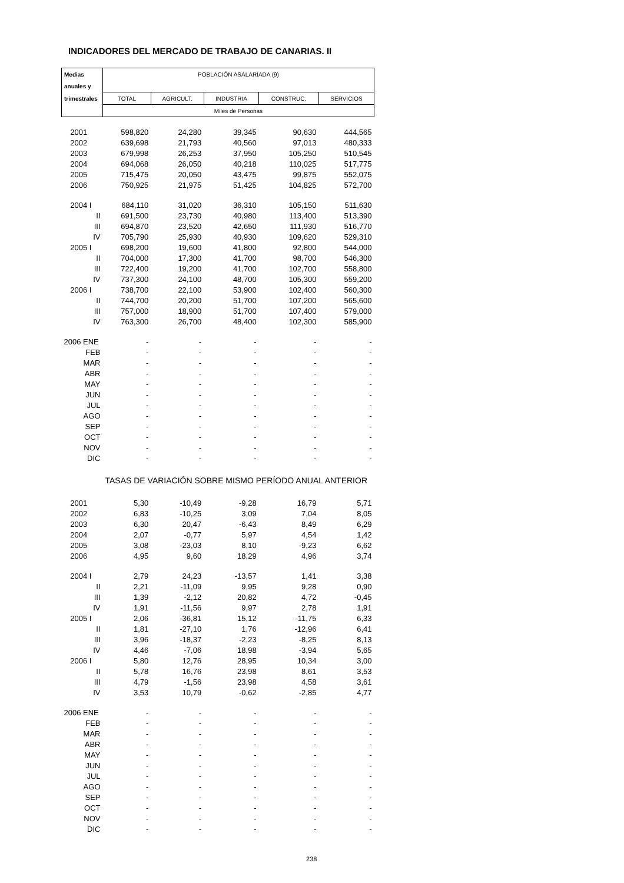INDICADORES DEL MERCADO DE TRABAJO DE CANARIAS. II
| Medias | POBLACIÓN ASALARIADA (9) | | | | |
| --- | --- | --- | --- | --- | --- |
| anuales y | | | | | |
| trimestrales | TOTAL | AGRICULT. | INDUSTRIA | CONSTRUC. | SERVICIOS |
| | Miles de Personas | | | | |
| 2001 | 598,820 | 24,280 | 39,345 | 90,630 | 444,565 |
| 2002 | 639,698 | 21,793 | 40,560 | 97,013 | 480,333 |
| 2003 | 679,998 | 26,253 | 37,950 | 105,250 | 510,545 |
| 2004 | 694,068 | 26,050 | 40,218 | 110,025 | 517,775 |
| 2005 | 715,475 | 20,050 | 43,475 | 99,875 | 552,075 |
| 2006 | 750,925 | 21,975 | 51,425 | 104,825 | 572,700 |
| 2004 I | 684,110 | 31,020 | 36,310 | 105,150 | 511,630 |
| II | 691,500 | 23,730 | 40,980 | 113,400 | 513,390 |
| III | 694,870 | 23,520 | 42,650 | 111,930 | 516,770 |
| IV | 705,790 | 25,930 | 40,930 | 109,620 | 529,310 |
| 2005 I | 698,200 | 19,600 | 41,800 | 92,800 | 544,000 |
| II | 704,000 | 17,300 | 41,700 | 98,700 | 546,300 |
| III | 722,400 | 19,200 | 41,700 | 102,700 | 558,800 |
| IV | 737,300 | 24,100 | 48,700 | 105,300 | 559,200 |
| 2006 I | 738,700 | 22,100 | 53,900 | 102,400 | 560,300 |
| II | 744,700 | 20,200 | 51,700 | 107,200 | 565,600 |
| III | 757,000 | 18,900 | 51,700 | 107,400 | 579,000 |
| IV | 763,300 | 26,700 | 48,400 | 102,300 | 585,900 |
| 2006 ENE | - | - | - | - | - |
| FEB | - | - | - | - | - |
| MAR | - | - | - | - | - |
| ABR | - | - | - | - | - |
| MAY | - | - | - | - | - |
| JUN | - | - | - | - | - |
| JUL | - | - | - | - | - |
| AGO | - | - | - | - | - |
| SEP | - | - | - | - | - |
| OCT | - | - | - | - | - |
| NOV | - | - | - | - | - |
| DIC | - | - | - | - | - |
| | TASAS DE VARIACIÓN SOBRE MISMO PERÍODO ANUAL ANTERIOR | | | | |
| 2001 | 5,30 | -10,49 | -9,28 | 16,79 | 5,71 |
| 2002 | 6,83 | -10,25 | 3,09 | 7,04 | 8,05 |
| 2003 | 6,30 | 20,47 | -6,43 | 8,49 | 6,29 |
| 2004 | 2,07 | -0,77 | 5,97 | 4,54 | 1,42 |
| 2005 | 3,08 | -23,03 | 8,10 | -9,23 | 6,62 |
| 2006 | 4,95 | 9,60 | 18,29 | 4,96 | 3,74 |
| 2004 I | 2,79 | 24,23 | -13,57 | 1,41 | 3,38 |
| II | 2,21 | -11,09 | 9,95 | 9,28 | 0,90 |
| III | 1,39 | -2,12 | 20,82 | 4,72 | -0,45 |
| IV | 1,91 | -11,56 | 9,97 | 2,78 | 1,91 |
| 2005 I | 2,06 | -36,81 | 15,12 | -11,75 | 6,33 |
| II | 1,81 | -27,10 | 1,76 | -12,96 | 6,41 |
| III | 3,96 | -18,37 | -2,23 | -8,25 | 8,13 |
| IV | 4,46 | -7,06 | 18,98 | -3,94 | 5,65 |
| 2006 I | 5,80 | 12,76 | 28,95 | 10,34 | 3,00 |
| II | 5,78 | 16,76 | 23,98 | 8,61 | 3,53 |
| III | 4,79 | -1,56 | 23,98 | 4,58 | 3,61 |
| IV | 3,53 | 10,79 | -0,62 | -2,85 | 4,77 |
| 2006 ENE | - | - | - | - | - |
| FEB | - | - | - | - | - |
| MAR | - | - | - | - | - |
| ABR | - | - | - | - | - |
| MAY | - | - | - | - | - |
| JUN | - | - | - | - | - |
| JUL | - | - | - | - | - |
| AGO | - | - | - | - | - |
| SEP | - | - | - | - | - |
| OCT | - | - | - | - | - |
| NOV | - | - | - | - | - |
| DIC | - | - | - | - | - |
238